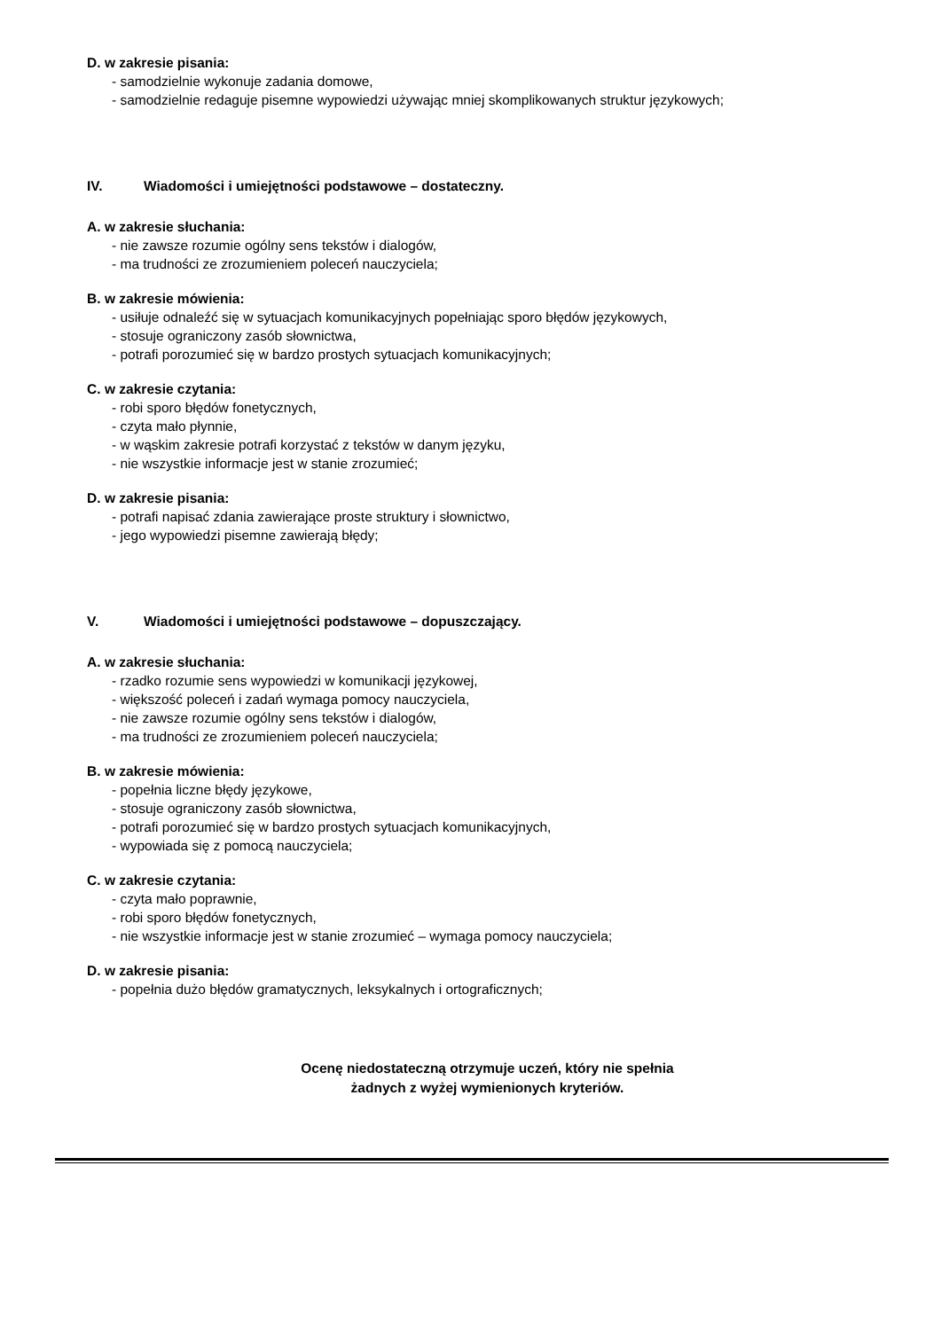D. w zakresie pisania:
- samodzielnie wykonuje zadania domowe,
- samodzielnie redaguje pisemne wypowiedzi używając mniej skomplikowanych struktur językowych;
IV. Wiadomości i umiejętności podstawowe – dostateczny.
A. w zakresie słuchania:
- nie zawsze rozumie ogólny sens tekstów i dialogów,
- ma trudności ze zrozumieniem poleceń nauczyciela;
B. w zakresie mówienia:
- usiłuje odnaleźć się w sytuacjach komunikacyjnych popełniając sporo błędów językowych,
- stosuje ograniczony zasób słownictwa,
- potrafi porozumieć się w bardzo prostych sytuacjach komunikacyjnych;
C. w zakresie czytania:
- robi sporo błędów fonetycznych,
- czyta mało płynnie,
- w wąskim zakresie potrafi korzystać z tekstów w danym języku,
- nie wszystkie informacje jest w stanie zrozumieć;
D. w zakresie pisania:
- potrafi napisać zdania zawierające proste struktury i słownictwo,
- jego wypowiedzi pisemne zawierają błędy;
V. Wiadomości i umiejętności podstawowe – dopuszczający.
A. w zakresie słuchania:
- rzadko rozumie sens wypowiedzi w komunikacji językowej,
- większość poleceń i zadań wymaga pomocy nauczyciela,
- nie zawsze rozumie ogólny sens tekstów i dialogów,
- ma trudności ze zrozumieniem poleceń nauczyciela;
B. w zakresie mówienia:
- popełnia liczne błędy językowe,
- stosuje ograniczony zasób słownictwa,
- potrafi porozumieć się w bardzo prostych sytuacjach komunikacyjnych,
- wypowiada się z pomocą nauczyciela;
C. w zakresie czytania:
- czyta mało poprawnie,
- robi sporo błędów fonetycznych,
- nie wszystkie informacje jest w stanie zrozumieć – wymaga pomocy nauczyciela;
D. w zakresie pisania:
- popełnia dużo błędów gramatycznych, leksykalnych i ortograficznych;
Ocenę niedostateczną otrzymuje uczeń, który nie spełnia
żadnych z wyżej wymienionych kryteriów.